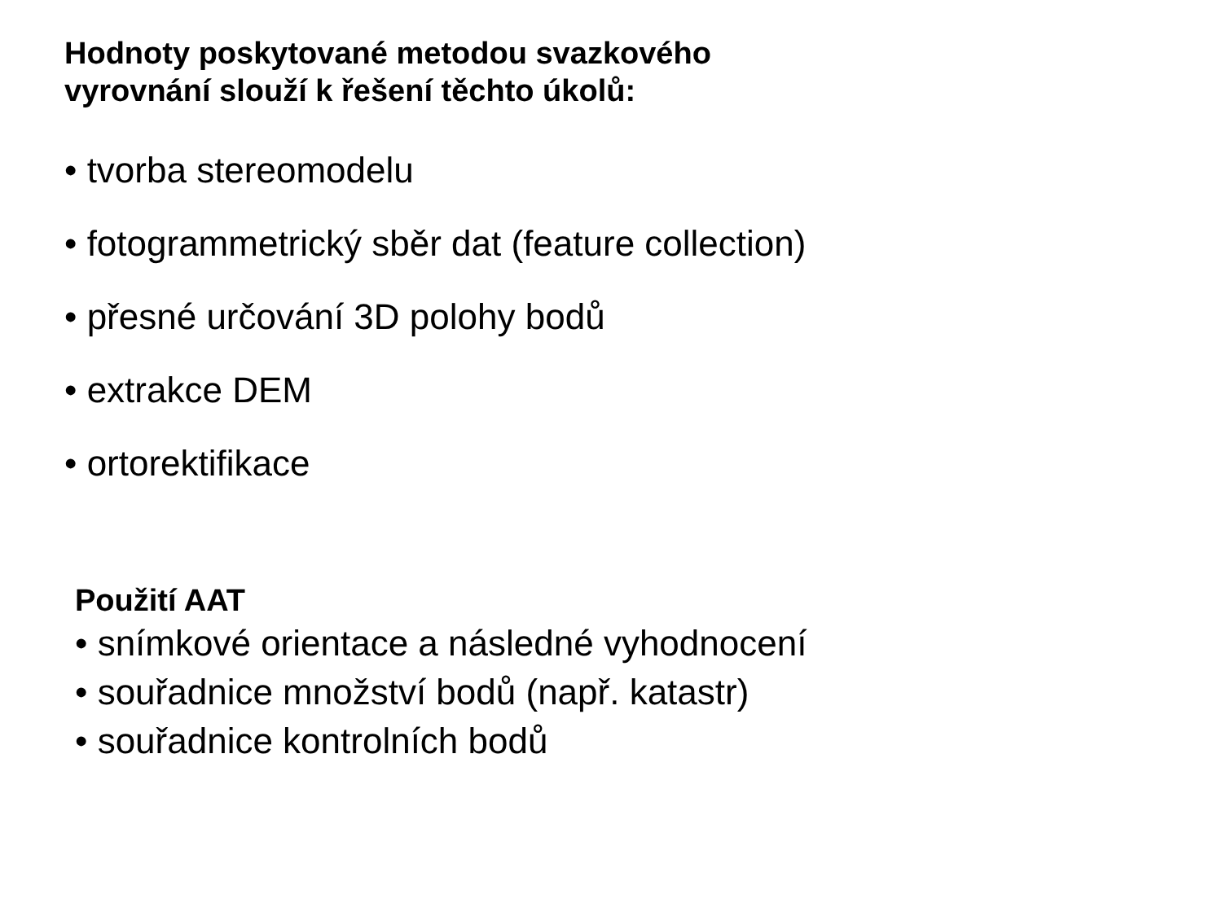Hodnoty poskytované metodou svazkového
vyrovnání slouží k řešení těchto úkolů:
• tvorba stereomodelu
• fotogrammetrický sběr dat (feature collection)
• přesné určování 3D polohy bodů
• extrakce DEM
• ortorektifikace
Použití AAT
• snímkové orientace a následné vyhodnocení
• souřadnice množství bodů (např. katastr)
• souřadnice kontrolních bodů